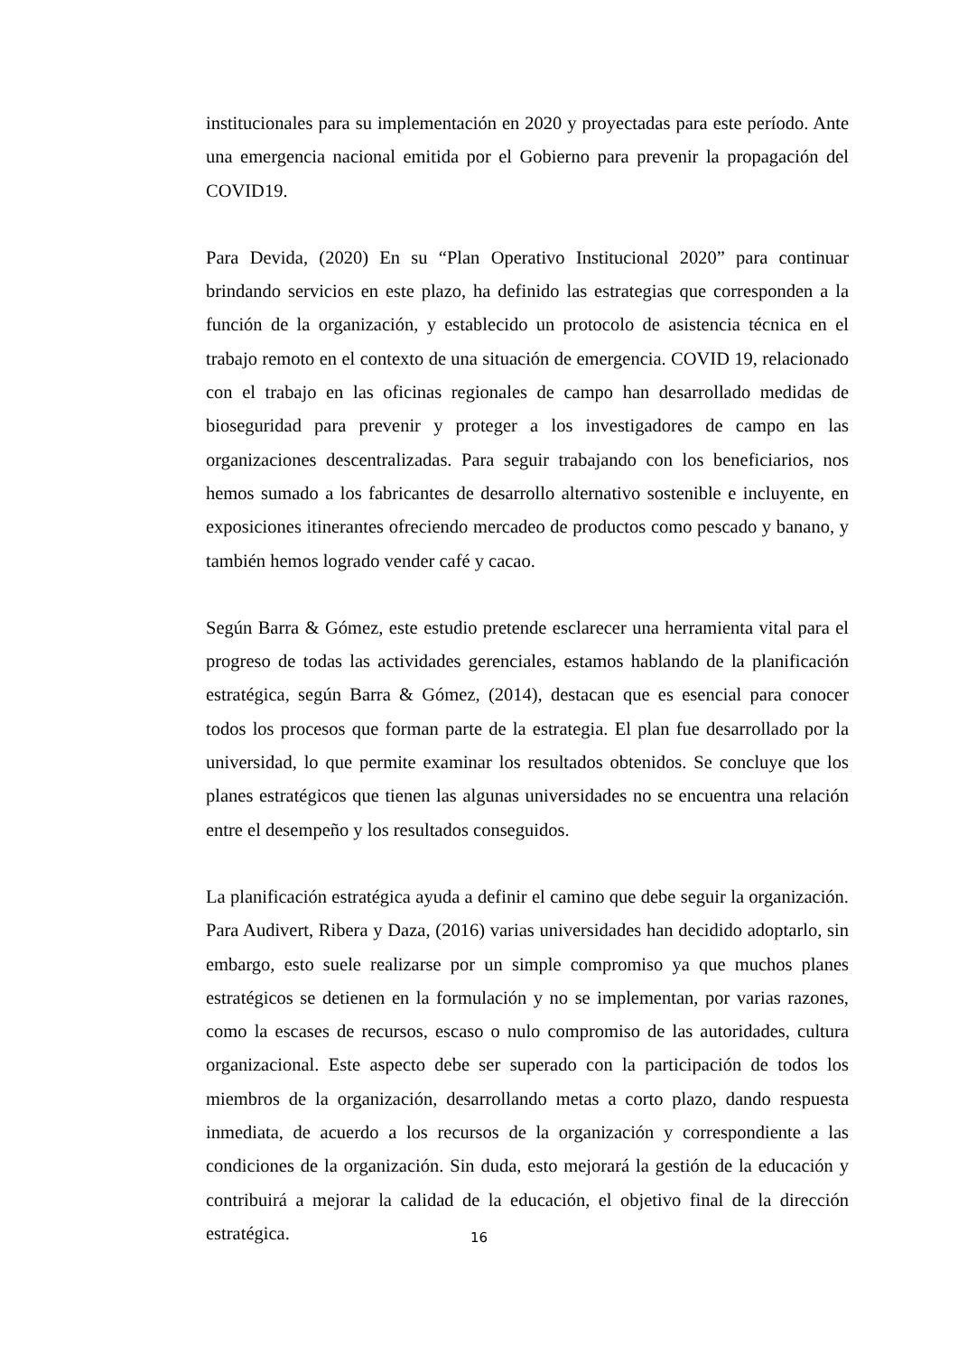institucionales para su implementación en 2020 y proyectadas para este período. Ante una emergencia nacional emitida por el Gobierno para prevenir la propagación del COVID19.
Para Devida, (2020) En su “Plan Operativo Institucional 2020” para continuar brindando servicios en este plazo, ha definido las estrategias que corresponden a la función de la organización, y establecido un protocolo de asistencia técnica en el trabajo remoto en el contexto de una situación de emergencia. COVID 19, relacionado con el trabajo en las oficinas regionales de campo han desarrollado medidas de bioseguridad para prevenir y proteger a los investigadores de campo en las organizaciones descentralizadas. Para seguir trabajando con los beneficiarios, nos hemos sumado a los fabricantes de desarrollo alternativo sostenible e incluyente, en exposiciones itinerantes ofreciendo mercadeo de productos como pescado y banano, y también hemos logrado vender café y cacao.
Según Barra & Gómez, este estudio pretende esclarecer una herramienta vital para el progreso de todas las actividades gerenciales, estamos hablando de la planificación estratégica, según Barra & Gómez, (2014), destacan que es esencial para conocer todos los procesos que forman parte de la estrategia. El plan fue desarrollado por la universidad, lo que permite examinar los resultados obtenidos. Se concluye que los planes estratégicos que tienen las algunas universidades no se encuentra una relación entre el desempeño y los resultados conseguidos.
La planificación estratégica ayuda a definir el camino que debe seguir la organización. Para Audivert, Ribera y Daza, (2016) varias universidades han decidido adoptarlo, sin embargo, esto suele realizarse por un simple compromiso ya que muchos planes estratégicos se detienen en la formulación y no se implementan, por varias razones, como la escases de recursos, escaso o nulo compromiso de las autoridades, cultura organizacional. Este aspecto debe ser superado con la participación de todos los miembros de la organización, desarrollando metas a corto plazo, dando respuesta inmediata, de acuerdo a los recursos de la organización y correspondiente a las condiciones de la organización. Sin duda, esto mejorará la gestión de la educación y contribuirá a mejorar la calidad de la educación, el objetivo final de la dirección estratégica.
16